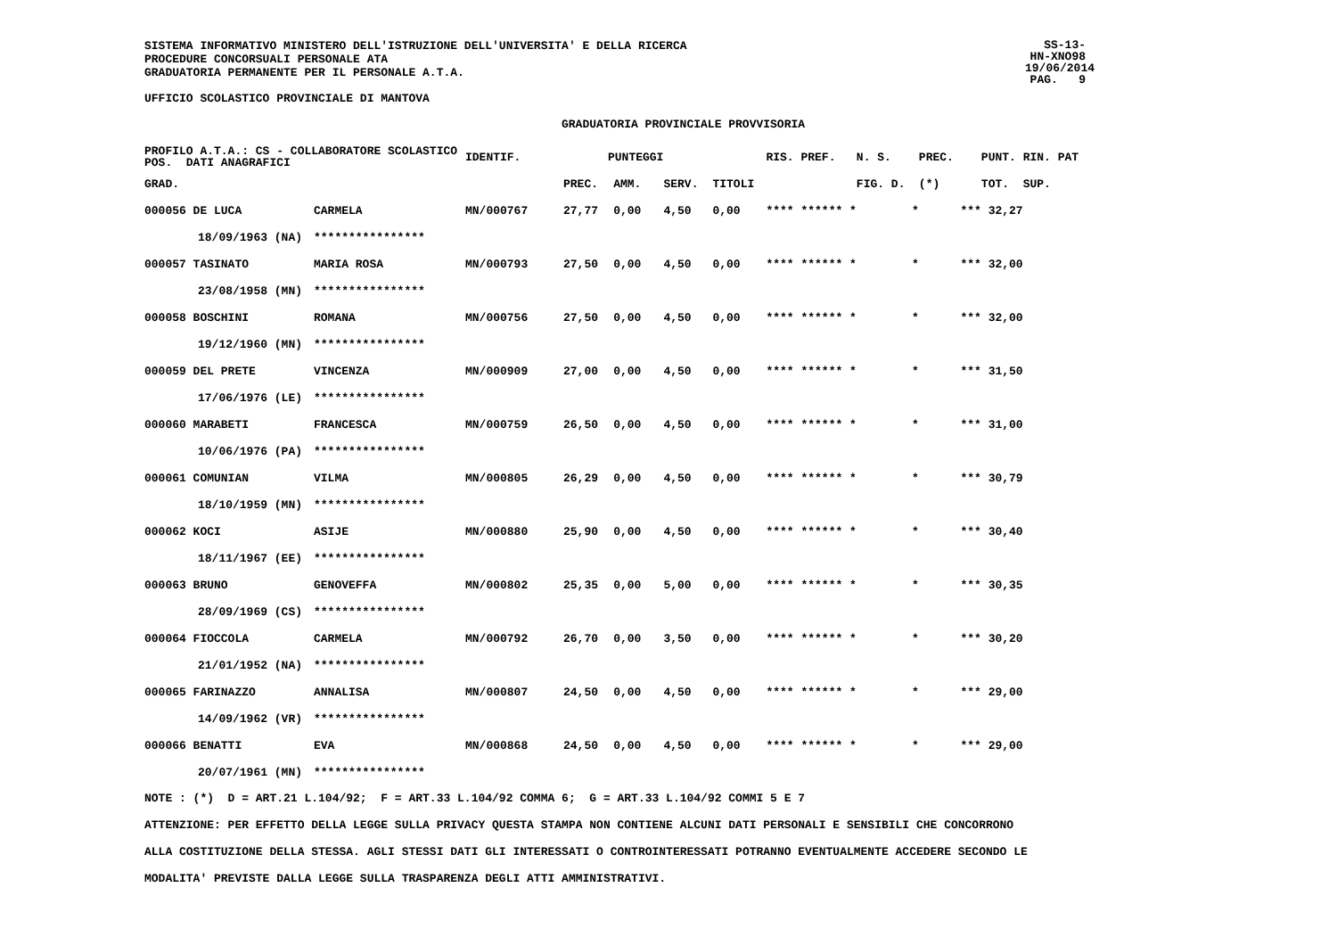SISTEMA INFORMATIVO MINISTERO DELL'ISTRUZIONE DELL'UNIVERSITA' E DELLA RICERCA
PROCEDURE CONCORSUALI PERSONALE ATA
GRADUATORIA PERMANENTE PER IL PERSONALE A.T.A.
SS-13-HN-XNO98
19/06/2014
PAG. 9
UFFICIO SCOLASTICO PROVINCIALE DI MANTOVA
GRADUATORIA PROVINCIALE PROVVISORIA
| PROFILO A.T.A.: CS - COLLABORATORE SCOLASTICO POS. DATI ANAGRAFICI | | | IDENTIF. | PUNTEGGI | | | | RIS. PREF. | N. S. | PREC. | PUNT. RIN. PAT |
| --- | --- | --- | --- | --- | --- | --- | --- | --- | --- | --- | --- |
| GRAD. | | | | PREC. | AMM. | SERV. | TITOLI | | FIG. D. | (*) | TOT. SUP. |
| 000056 DE LUCA | | CARMELA | MN/000767 | 27,77 | 0,00 | 4,50 | 0,00 | **** ****** * | * | *** | 32,27 |
| | 18/09/1963 (NA) | **************** | | | | | | | | | |
| 000057 TASINATO | | MARIA ROSA | MN/000793 | 27,50 | 0,00 | 4,50 | 0,00 | **** ****** * | * | *** | 32,00 |
| | 23/08/1958 (MN) | **************** | | | | | | | | | |
| 000058 BOSCHINI | | ROMANA | MN/000756 | 27,50 | 0,00 | 4,50 | 0,00 | **** ****** * | * | *** | 32,00 |
| | 19/12/1960 (MN) | **************** | | | | | | | | | |
| 000059 DEL PRETE | | VINCENZA | MN/000909 | 27,00 | 0,00 | 4,50 | 0,00 | **** ****** * | * | *** | 31,50 |
| | 17/06/1976 (LE) | **************** | | | | | | | | | |
| 000060 MARABETI | | FRANCESCA | MN/000759 | 26,50 | 0,00 | 4,50 | 0,00 | **** ****** * | * | *** | 31,00 |
| | 10/06/1976 (PA) | **************** | | | | | | | | | |
| 000061 COMUNIAN | | VILMA | MN/000805 | 26,29 | 0,00 | 4,50 | 0,00 | **** ****** * | * | *** | 30,79 |
| | 18/10/1959 (MN) | **************** | | | | | | | | | |
| 000062 KOCI | | ASIJE | MN/000880 | 25,90 | 0,00 | 4,50 | 0,00 | **** ****** * | * | *** | 30,40 |
| | 18/11/1967 (EE) | **************** | | | | | | | | | |
| 000063 BRUNO | | GENOVEFFA | MN/000802 | 25,35 | 0,00 | 5,00 | 0,00 | **** ****** * | * | *** | 30,35 |
| | 28/09/1969 (CS) | **************** | | | | | | | | | |
| 000064 FIOCCOLA | | CARMELA | MN/000792 | 26,70 | 0,00 | 3,50 | 0,00 | **** ****** * | * | *** | 30,20 |
| | 21/01/1952 (NA) | **************** | | | | | | | | | |
| 000065 FARINAZZO | | ANNALISA | MN/000807 | 24,50 | 0,00 | 4,50 | 0,00 | **** ****** * | * | *** | 29,00 |
| | 14/09/1962 (VR) | **************** | | | | | | | | | |
| 000066 BENATTI | | EVA | MN/000868 | 24,50 | 0,00 | 4,50 | 0,00 | **** ****** * | * | *** | 29,00 |
| | 20/07/1961 (MN) | **************** | | | | | | | | | |
NOTE : (*) D = ART.21 L.104/92; F = ART.33 L.104/92 COMMA 6; G = ART.33 L.104/92 COMMI 5 E 7
ATTENZIONE: PER EFFETTO DELLA LEGGE SULLA PRIVACY QUESTA STAMPA NON CONTIENE ALCUNI DATI PERSONALI E SENSIBILI CHE CONCORRONO
ALLA COSTITUZIONE DELLA STESSA. AGLI STESSI DATI GLI INTERESSATI O CONTROINTERESSATI POTRANNO EVENTUALMENTE ACCEDERE SECONDO LE
MODALITA' PREVISTE DALLA LEGGE SULLA TRASPARENZA DEGLI ATTI AMMINISTRATIVI.